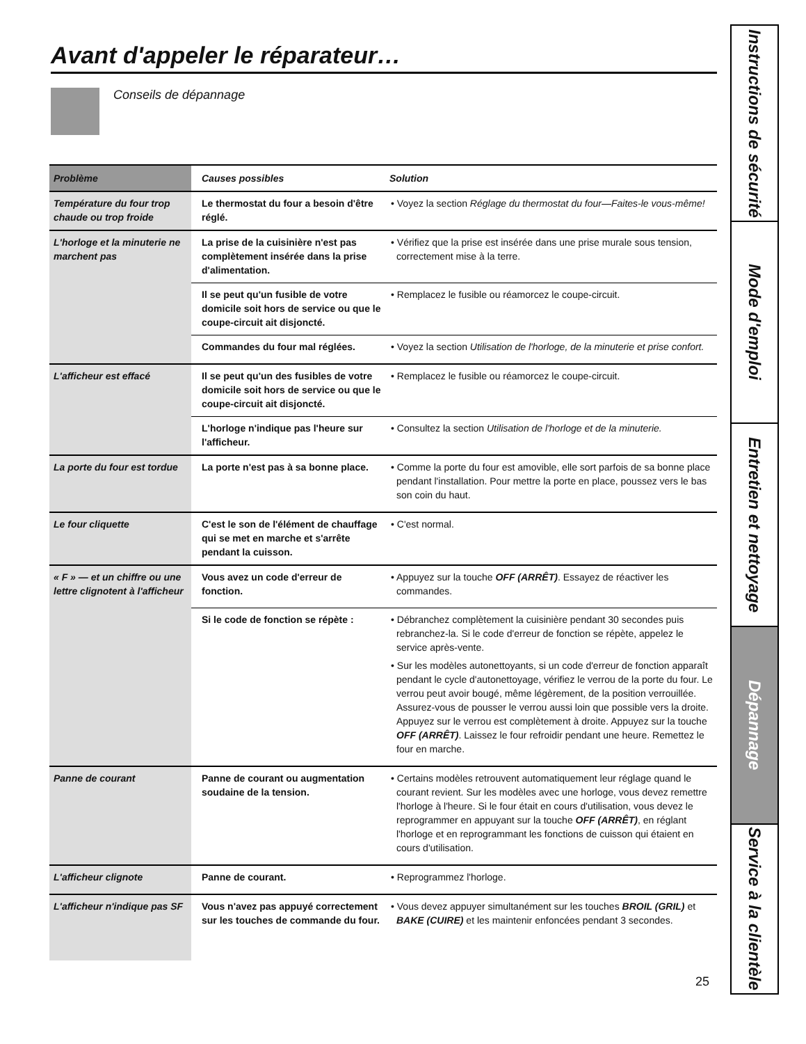Avant d'appeler le réparateur…
Conseils de dépannage
| Problème | Causes possibles | Solution |
| --- | --- | --- |
| Température du four trop chaude ou trop froide | Le thermostat du four a besoin d'être réglé. | • Voyez la section Réglage du thermostat du four—Faites-le vous-même! |
| L'horloge et la minuterie ne marchent pas | La prise de la cuisinière n'est pas complètement insérée dans la prise d'alimentation. | • Vérifiez que la prise est insérée dans une prise murale sous tension, correctement mise à la terre. |
| | Il se peut qu'un fusible de votre domicile soit hors de service ou que le coupe-circuit ait disjoncté. | • Remplacez le fusible ou réamorcez le coupe-circuit. |
| | Commandes du four mal réglées. | • Voyez la section Utilisation de l'horloge, de la minuterie et prise confort. |
| L'afficheur est effacé | Il se peut qu'un des fusibles de votre domicile soit hors de service ou que le coupe-circuit ait disjoncté. | • Remplacez le fusible ou réamorcez le coupe-circuit. |
| | L'horloge n'indique pas l'heure sur l'afficheur. | • Consultez la section Utilisation de l'horloge et de la minuterie. |
| La porte du four est tordue | La porte n'est pas à sa bonne place. | • Comme la porte du four est amovible, elle sort parfois de sa bonne place pendant l'installation. Pour mettre la porte en place, poussez vers le bas son coin du haut. |
| Le four cliquette | C'est le son de l'élément de chauffage qui se met en marche et s'arrête pendant la cuisson. | • C'est normal. |
| « F » — et un chiffre ou une lettre clignotent à l'afficheur | Vous avez un code d'erreur de fonction. | • Appuyez sur la touche OFF (ARRÊT) . Essayez de réactiver les commandes. |
| | Si le code de fonction se répète : | • Débranchez complètement la cuisinière pendant 30 secondes puis rebranchez-la. Si le code d'erreur de fonction se répète, appelez le service après-vente. • Sur les modèles autonettoyants, si un code d'erreur de fonction apparaît pendant le cycle d'autonettoyage, vérifiez le verrou de la porte du four. Le verrou peut avoir bougé, même légèrement, de la position verrouillée. Assurez-vous de pousser le verrou aussi loin que possible vers la droite. Appuyez sur le verrou est complètement à droite. Appuyez sur la touche OFF (ARRÊT) . Laissez le four refroidir pendant une heure. Remettez le four en marche. |
| Panne de courant | Panne de courant ou augmentation soudaine de la tension. | • Certains modèles retrouvent automatiquement leur réglage quand le courant revient. Sur les modèles avec une horloge, vous devez remettre l'horloge à l'heure. Si le four était en cours d'utilisation, vous devez le reprogrammer en appuyant sur la touche OFF (ARRÊT) , en réglant l'horloge et en reprogrammant les fonctions de cuisson qui étaient en cours d'utilisation. |
| L'afficheur clignote | Panne de courant. | • Reprogrammez l'horloge. |
| L'afficheur n'indique pas SF | Vous n'avez pas appuyé correctement sur les touches de commande du four. | • Vous devez appuyer simultanément sur les touches BROIL (GRIL) et BAKE (CUIRE) et les maintenir enfoncées pendant 3 secondes. |
Instructions de sécurité
Mode d'emploi
Entretien et nettoyage
Dépannage
Service à la clientèle
25